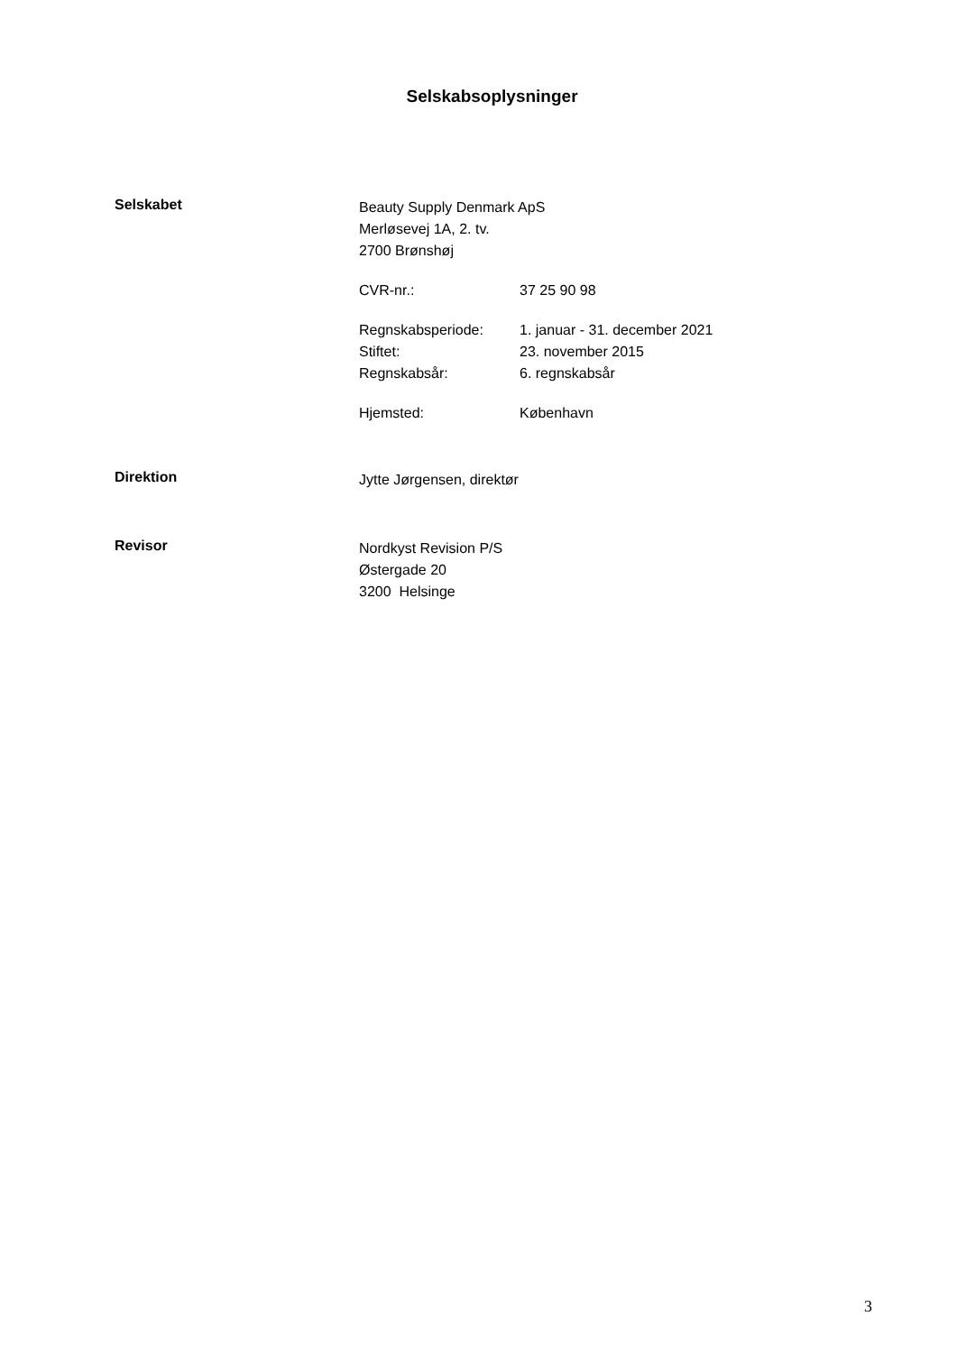Selskabsoplysninger
Selskabet
Beauty Supply Denmark ApS
Merløsevej 1A, 2. tv.
2700 Brønshøj
CVR-nr.: 37 25 90 98
Regnskabsperiode: 1. januar - 31. december 2021
Stiftet: 23. november 2015
Regnskabsår: 6. regnskabsår
Hjemsted: København
Direktion
Jytte Jørgensen, direktør
Revisor
Nordkyst Revision P/S
Østergade 20
3200 Helsinge
3